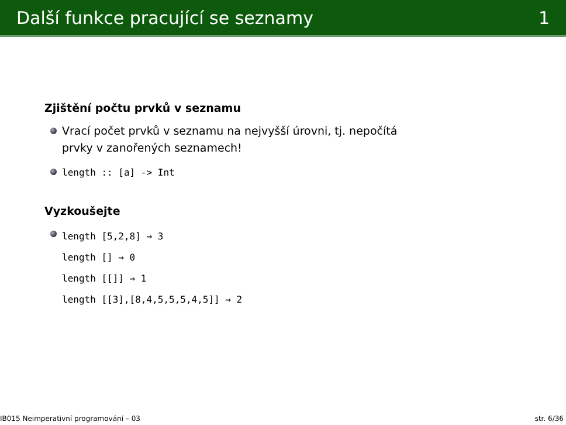Další funkce pracující se seznamy 1
Zjištění počtu prvků v seznamu
Vrací počet prvků v seznamu na nejvyšší úrovni, tj. nepočítá
prvky v zanořených seznamech!
length :: [a] -> Int
Vyzkoušejte
length [5,2,8] ⇝ 3
length [] ⇝ 0
length [[]] ⇝ 1
length [[3],[8,4,5,5,5,4,5]] ⇝ 2
IB015 Neimperativní programování – 03 str. 6/36